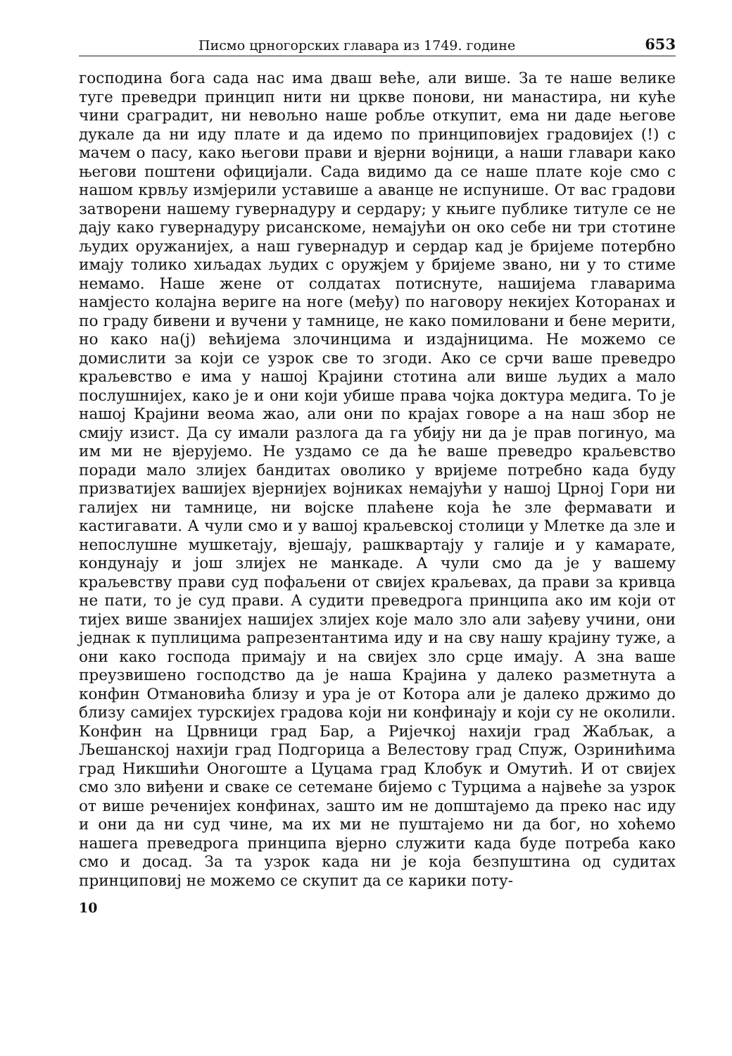Писмо црногорских главара из 1749. године 653
господина бога сада нас има дваш веће, али више. За те наше велике туге преведри принцип нити ни цркве понови, ни манастира, ни куће чини сраградит, ни невољно наше робље откупит, ема ни даде његове дукале да ни иду плате и да идемо по принциповијех градовијех (!) с мачем о пасу, како његови прави и вјерни војници, а наши главари како његови поштени официјали. Сада видимо да се наше плате које смо с нашом крвљу измјерили уставише а аванце не испунише. От вас градови затворени нашему гувернадуру и сердару; у књиге публике титуле се не дају како гувернадуру рисанскоме, немајући он око себе ни три стотине људих оружанијех, а наш гувернадур и сердар кад је бријеме потербно имају толико хиљадах људих с оружјем у бријеме звано, ни у то стиме немамо. Наше жене от солдатах потиснуте, нашијема главарима намјесто колајна вериге на ноге (међу) по наговору некијех Которанах и по граду бивени и вучени у тамнице, не како помиловани и бене мерити, но како на(ј) већијема злочинцима и издајницима. Не можемо се домислити за који се узрок све то згоди. Ако се срчи ваше преведро краљевство е има у нашој Крајини стотина али више људих а мало послушнијех, како је и они који убише права чојка доктура медига. То је нашој Крајини веома жао, али они по крајах говоре а на наш збор не смију изист. Да су имали разлога да га убију ни да је прав погинуо, ма им ми не вјерујемо. Не уздамо се да ће ваше преведро краљевство поради мало злијех бандитах оволико у вријеме потребно када буду призватијех вашијех вјернијех војниках немајући у нашој Црној Гори ни галијех ни тамнице, ни војске плаћене која ће зле фермавати и кастигавати. А чули смо и у вашој краљевској столици у Млетке да зле и непослушне мушкетају, вјешају, рашквартају у галије и у камарате, кондунају и још злијех не манкаде. А чули смо да је у вашему краљевству прави суд пофаљени от свијех краљевах, да прави за кривца не пати, то је суд прави. А судити преведрога принципа ако им који от тијех више званијех нашијех злијех које мало зло али зађеву учини, они једнак к пуплицима рапрезентантима иду и на сву нашу крајину туже, а они како господа примају и на свијех зло срце имају. А зна ваше преузвишено господство да је наша Крајина у далеко разметнута а конфин Отмановића близу и ура је от Котора али је далеко држимо до близу самијех турскијех градова који ни конфинају и који су не околили. Конфин на Црвници град Бар, а Ријечкој нахији град Жабљак, а Љешанској нахији град Подгорица а Велестову град Спуж, Озринићима град Никшићи Оногоште а Цуцама град Клобук и Омутић. И от свијех смо зло виђени и сваке се сетемане бијемо с Турцима а највеће за узрок от више реченијех конфинах, зашто им не допштајемо да преко нас иду и они да ни суд чине, ма их ми не пуштајемо ни да бог, но хоћемо нашега преведрога принципа вјерно служити када буде потреба како смо и досад. За та узрок када ни је која безпуштина од судитах принциповиј не можемо се скупит да се карики поту-
10